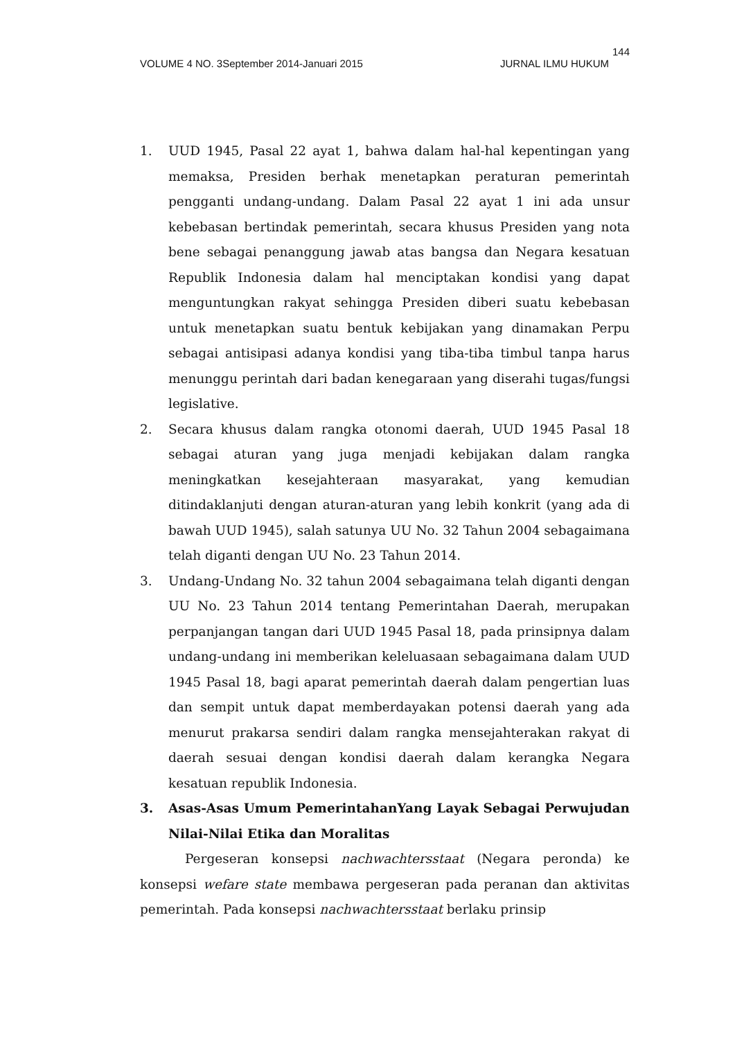144
VOLUME 4 NO. 3September 2014-Januari 2015 JURNAL ILMU HUKUM
1. UUD 1945, Pasal 22 ayat 1, bahwa dalam hal-hal kepentingan yang memaksa, Presiden berhak menetapkan peraturan pemerintah pengganti undang-undang. Dalam Pasal 22 ayat 1 ini ada unsur kebebasan bertindak pemerintah, secara khusus Presiden yang nota bene sebagai penanggung jawab atas bangsa dan Negara kesatuan Republik Indonesia dalam hal menciptakan kondisi yang dapat menguntungkan rakyat sehingga Presiden diberi suatu kebebasan untuk menetapkan suatu bentuk kebijakan yang dinamakan Perpu sebagai antisipasi adanya kondisi yang tiba-tiba timbul tanpa harus menunggu perintah dari badan kenegaraan yang diserahi tugas/fungsi legislative.
2. Secara khusus dalam rangka otonomi daerah, UUD 1945 Pasal 18 sebagai aturan yang juga menjadi kebijakan dalam rangka meningkatkan kesejahteraan masyarakat, yang kemudian ditindaklanjuti dengan aturan-aturan yang lebih konkrit (yang ada di bawah UUD 1945), salah satunya UU No. 32 Tahun 2004 sebagaimana telah diganti dengan UU No. 23 Tahun 2014.
3. Undang-Undang No. 32 tahun 2004 sebagaimana telah diganti dengan UU No. 23 Tahun 2014 tentang Pemerintahan Daerah, merupakan perpanjangan tangan dari UUD 1945 Pasal 18, pada prinsipnya dalam undang-undang ini memberikan keleluasaan sebagaimana dalam UUD 1945 Pasal 18, bagi aparat pemerintah daerah dalam pengertian luas dan sempit untuk dapat memberdayakan potensi daerah yang ada menurut prakarsa sendiri dalam rangka mensejahterakan rakyat di daerah sesuai dengan kondisi daerah dalam kerangka Negara kesatuan republik Indonesia.
3. Asas-Asas Umum PemerintahanYang Layak Sebagai Perwujudan Nilai-Nilai Etika dan Moralitas
Pergeseran konsepsi nachwachtersstaat (Negara peronda) ke konsepsi wefare state membawa pergeseran pada peranan dan aktivitas pemerintah. Pada konsepsi nachwachtersstaat berlaku prinsip